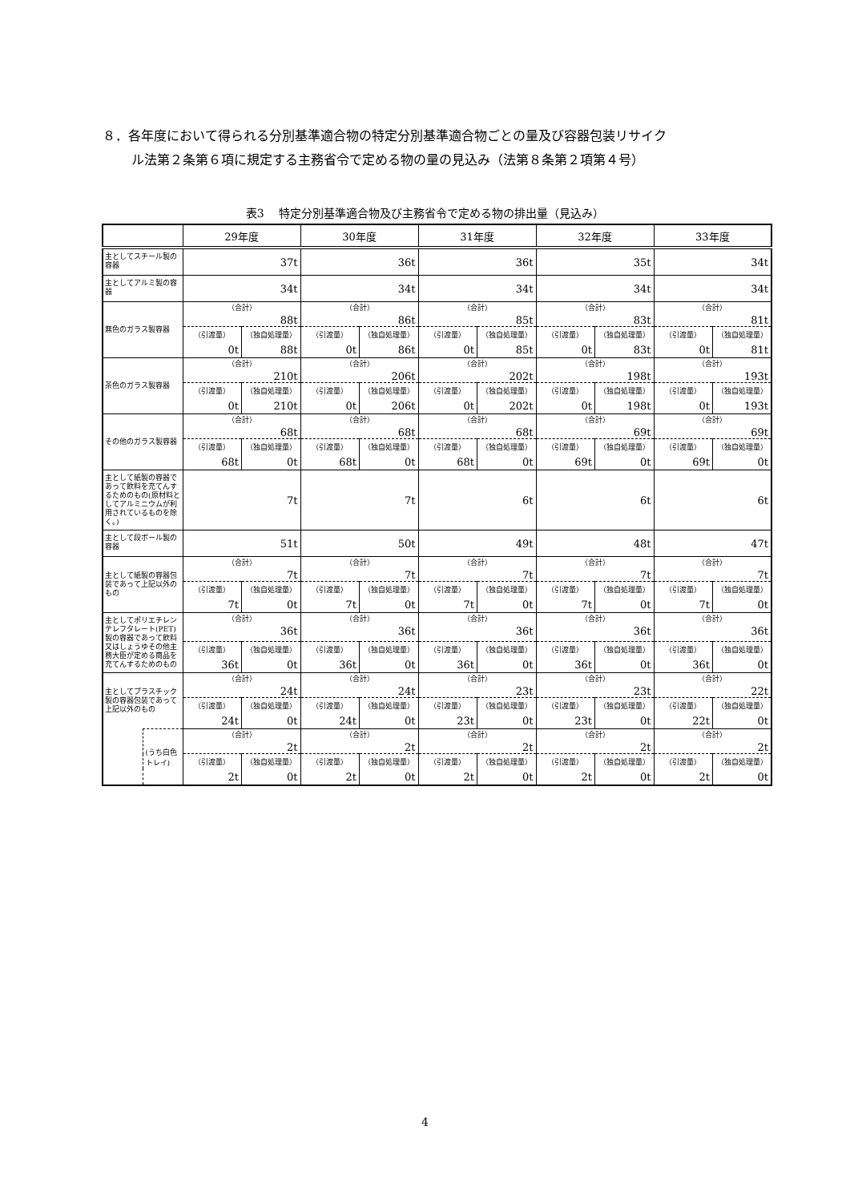８．各年度において得られる分別基準適合物の特定分別基準適合物ごとの量及び容器包装リサイク
ル法第２条第６項に規定する主務省令で定める物の量の見込み（法第８条第２項第４号）
表3　 特定分別基準適合物及び主務省令で定める物の排出量（見込み）
| | | 29年度 | | 30年度 | | 31年度 | | 32年度 | | 33年度 | |
| --- | --- | --- | --- | --- | --- | --- | --- | --- | --- | --- | --- |
| 主としてスチール製の容器 | | 37t | | 36t | | 36t | | 35t | | 34t | |
| 主としてアルミ製の容器 | | 34t | | 34t | | 34t | | 34t | | 34t | |
| 無色のガラス製容器 | | （合計） 88t | | （合計） 86t | | （合計） 85t | | （合計） 83t | | （合計） 81t | |
| | | （引渡量） | （独自処理量） | （引渡量） | （独自処理量） | （引渡量） | （独自処理量） | （引渡量） | （独自処理量） | （引渡量） | （独自処理量） |
| | | 0t | 88t | 0t | 86t | 0t | 85t | 0t | 83t | 0t | 81t |
| 茶色のガラス製容器 | | （合計） 210t | | （合計） 206t | | （合計） 202t | | （合計） 198t | | （合計） 193t | |
| | | （引渡量） | （独自処理量） | （引渡量） | （独自処理量） | （引渡量） | （独自処理量） | （引渡量） | （独自処理量） | （引渡量） | （独自処理量） |
| | | 0t | 210t | 0t | 206t | 0t | 202t | 0t | 198t | 0t | 193t |
| その他のガラス製容器 | | （合計） 68t | | （合計） 68t | | （合計） 68t | | （合計） 69t | | （合計） 69t | |
| | | （引渡量） | （独自処理量） | （引渡量） | （独自処理量） | （引渡量） | （独自処理量） | （引渡量） | （独自処理量） | （引渡量） | （独自処理量） |
| | | 68t | 0t | 68t | 0t | 68t | 0t | 69t | 0t | 69t | 0t |
| 主として紙製の容器であって飲料を充てんするためのもの(原材料としてアルミニウムが利用されているものを除く。) | | 7t | | 7t | | 6t | | 6t | | 6t | |
| 主として段ボール製の容器 | | 51t | | 50t | | 49t | | 48t | | 47t | |
| 主として紙製の容器包装であって上記以外のもの | | （合計） 7t | | （合計） 7t | | （合計） 7t | | （合計） 7t | | （合計） 7t | |
| | | （引渡量） | （独自処理量） | （引渡量） | （独自処理量） | （引渡量） | （独自処理量） | （引渡量） | （独自処理量） | （引渡量） | （独自処理量） |
| | | 7t | 0t | 7t | 0t | 7t | 0t | 7t | 0t | 7t | 0t |
| 主としてポリエチレンテレフタレート(PET)製の容器であって飲料又はしょうゆその他主務大臣が定める商品を充てんするためのもの | | （合計） 36t | | （合計） 36t | | （合計） 36t | | （合計） 36t | | （合計） 36t | |
| | | （引渡量） | （独自処理量） | （引渡量） | （独自処理量） | （引渡量） | （独自処理量） | （引渡量） | （独自処理量） | （引渡量） | （独自処理量） |
| | | 36t | 0t | 36t | 0t | 36t | 0t | 36t | 0t | 36t | 0t |
| 主としてプラスチック製の容器包装であって上記以外のもの | | （合計） 24t | | （合計） 24t | | （合計） 23t | | （合計） 23t | | （合計） 22t | |
| | | （引渡量） | （独自処理量） | （引渡量） | （独自処理量） | （引渡量） | （独自処理量） | （引渡量） | （独自処理量） | （引渡量） | （独自処理量） |
| | | 24t | 0t | 24t | 0t | 23t | 0t | 23t | 0t | 22t | 0t |
| | (うち白色トレイ) | （合計） 2t | | （合計） 2t | | （合計） 2t | | （合計） 2t | | （合計） 2t | |
| | | （引渡量） | （独自処理量） | （引渡量） | （独自処理量） | （引渡量） | （独自処理量） | （引渡量） | （独自処理量） | （引渡量） | （独自処理量） |
| | | 2t | 0t | 2t | 0t | 2t | 0t | 2t | 0t | 2t | 0t |
4